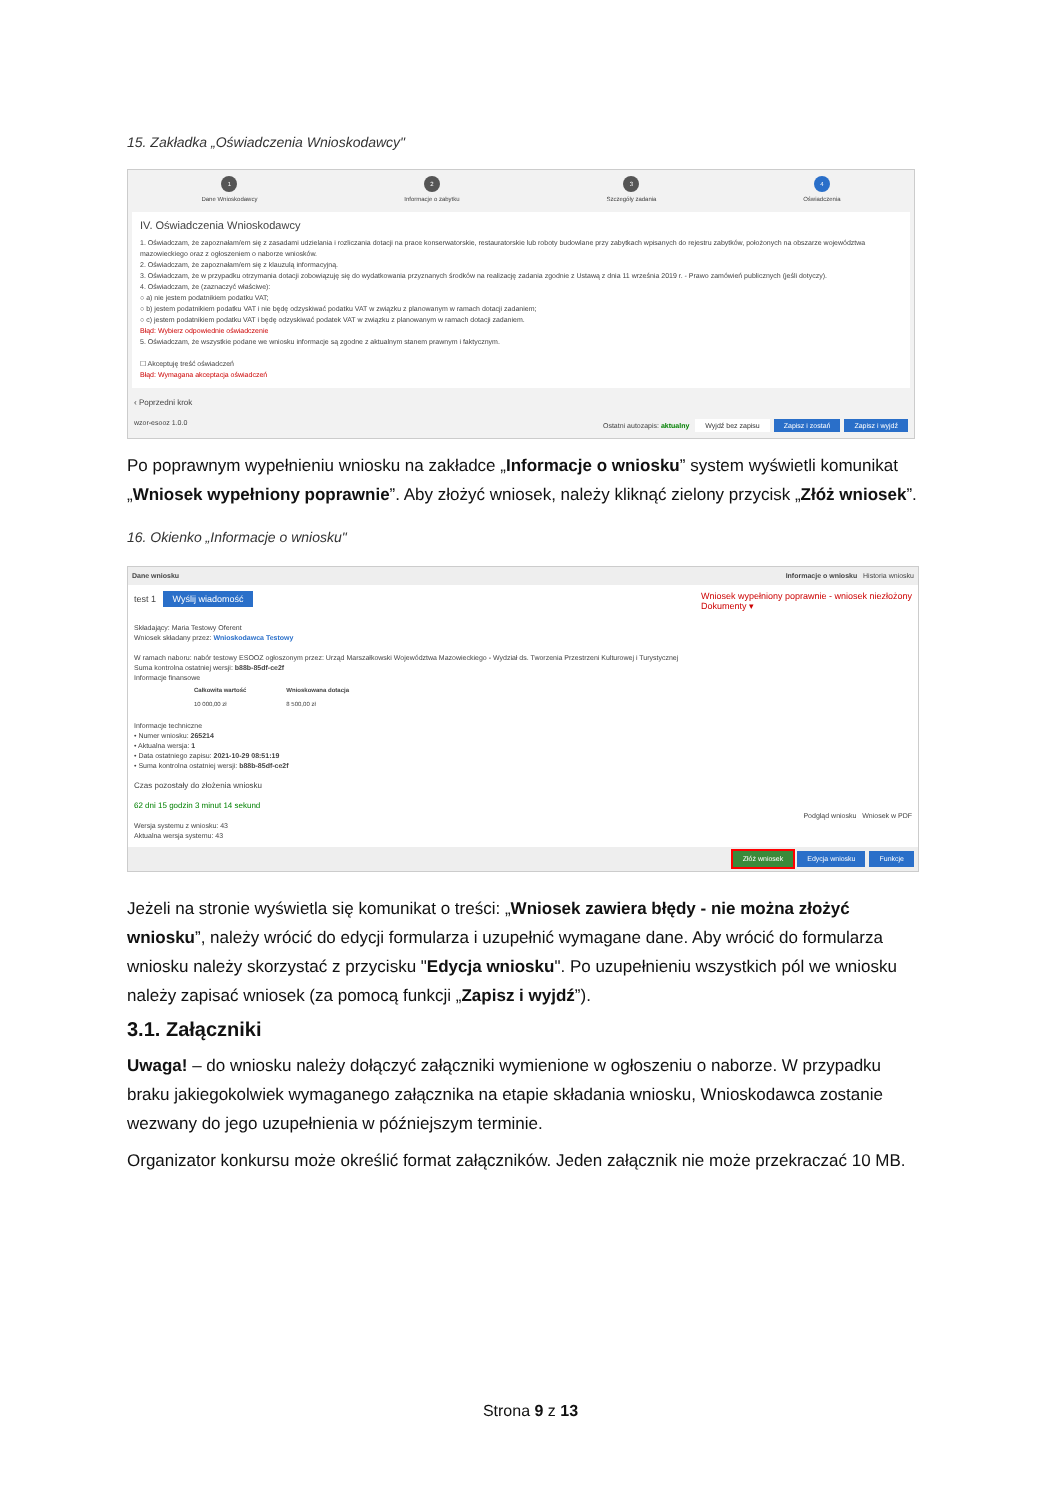15. Zakładka „Oświadczenia Wnioskodawcy"
1
Dane Wnioskodawcy
2
Informacje o zabytku
3
Szczegóły zadania
4
Oświadczenia
IV. Oświadczenia Wnioskodawcy
1. Oświadczam, że zapoznałam/em się z zasadami udzielania i rozliczania dotacji na prace konserwatorskie, restauratorskie lub roboty budowlane przy zabytkach wpisanych do rejestru zabytków, położonych na obszarze województwa mazowieckiego oraz z ogłoszeniem o naborze wniosków.
2. Oświadczam, że zapoznałam/em się z klauzulą informacyjną.
3. Oświadczam, że w przypadku otrzymania dotacji zobowiązuję się do wydatkowania przyznanych środków na realizację zadania zgodnie z Ustawą z dnia 11 września 2019 r. - Prawo zamówień publicznych (jeśli dotyczy).
4. Oświadczam, że (zaznaczyć właściwe):
○ a) nie jestem podatnikiem podatku VAT;
○ b) jestem podatnikiem podatku VAT i nie będę odzyskiwać podatku VAT w związku z planowanym w ramach dotacji zadaniem;
○ c) jestem podatnikiem podatku VAT i będę odzyskiwać podatek VAT w związku z planowanym w ramach dotacji zadaniem.
Błąd: Wybierz odpowiednie oświadczenie
5. Oświadczam, że wszystkie podane we wniosku informacje są zgodne z aktualnym stanem prawnym i faktycznym.
☐ Akceptuję treść oświadczeń
Błąd: Wymagana akceptacja oświadczeń
‹ Poprzedni krok
wzor-esooz 1.0.0 Ostatni autozapis: aktualny Wyjdź bez zapisu Zapisz i zostań Zapisz i wyjdź
Po poprawnym wypełnieniu wniosku na zakładce „Informacje o wniosku” system wyświetli komunikat „Wniosek wypełniony poprawnie”. Aby złożyć wniosek, należy kliknąć zielony przycisk „Złóż wniosek”.
16. Okienko „Informacje o wniosku"
Dane wniosku Informacje o wniosku Historia wniosku
test 1 Wyślij wiadomość Wniosek wypełniony poprawnie - wniosek niezłożony
Dokumenty ▾
Składający: Maria Testowy Oferent
Wniosek składany przez: Wnioskodawca Testowy
W ramach naboru: nabór testowy ESOOZ ogłoszonym przez: Urząd Marszałkowski Województwa Mazowieckiego - Wydział ds. Tworzenia Przestrzeni Kulturowej i Turystycznej
Suma kontrolna ostatniej wersji: b88b-85df-ce2f
Informacje finansowe
| | Całkowita wartość | Wnioskowana dotacja |
| --- | --- | --- |
| | 10 000,00 zł | 8 500,00 zł |
Informacje techniczne
• Numer wniosku: 265214
• Aktualna wersja: 1
• Data ostatniego zapisu: 2021-10-29 08:51:19
• Suma kontrolna ostatniej wersji: b88b-85df-ce2f
Czas pozostały do złożenia wniosku
62 dni 15 godzin 3 minut 14 sekund
Podgląd wniosku Wniosek w PDF
Wersja systemu z wniosku: 43
Aktualna wersja systemu: 43
Złóż wniosek Edycja wniosku Funkcje
Jeżeli na stronie wyświetla się komunikat o treści: „Wniosek zawiera błędy - nie można złożyć wniosku”, należy wrócić do edycji formularza i uzupełnić wymagane dane. Aby wrócić do formularza wniosku należy skorzystać z przycisku "Edycja wniosku". Po uzupełnieniu wszystkich pól we wniosku należy zapisać wniosek (za pomocą funkcji „Zapisz i wyjdź”).
3.1. Załączniki
Uwaga! – do wniosku należy dołączyć załączniki wymienione w ogłoszeniu o naborze. W przypadku braku jakiegokolwiek wymaganego załącznika na etapie składania wniosku, Wnioskodawca zostanie wezwany do jego uzupełnienia w późniejszym terminie.
Organizator konkursu może określić format załączników. Jeden załącznik nie może przekraczać 10 MB.
Strona 9 z 13